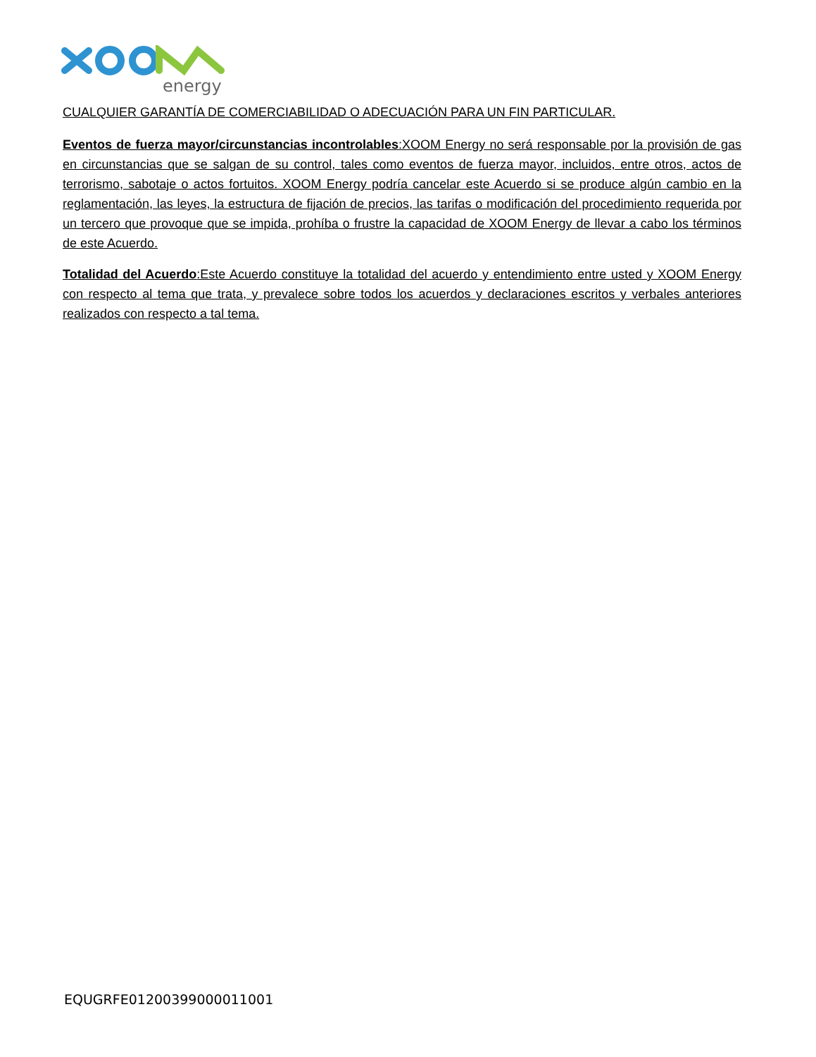energy
CUALQUIER GARANTÍA DE COMERCIABILIDAD O ADECUACIÓN PARA UN FIN PARTICULAR.
Eventos de fuerza mayor/circunstancias incontrolables:XOOM Energy no será responsable por la provisión de gas en circunstancias que se salgan de su control, tales como eventos de fuerza mayor, incluidos, entre otros, actos de terrorismo, sabotaje o actos fortuitos. XOOM Energy podría cancelar este Acuerdo si se produce algún cambio en la reglamentación, las leyes, la estructura de fijación de precios, las tarifas o modificación del procedimiento requerida por un tercero que provoque que se impida, prohíba o frustre la capacidad de XOOM Energy de llevar a cabo los términos de este Acuerdo.
Totalidad del Acuerdo:Este Acuerdo constituye la totalidad del acuerdo y entendimiento entre usted y XOOM Energy con respecto al tema que trata, y prevalece sobre todos los acuerdos y declaraciones escritos y verbales anteriores realizados con respecto a tal tema.
EQUGRFE01200399000011001